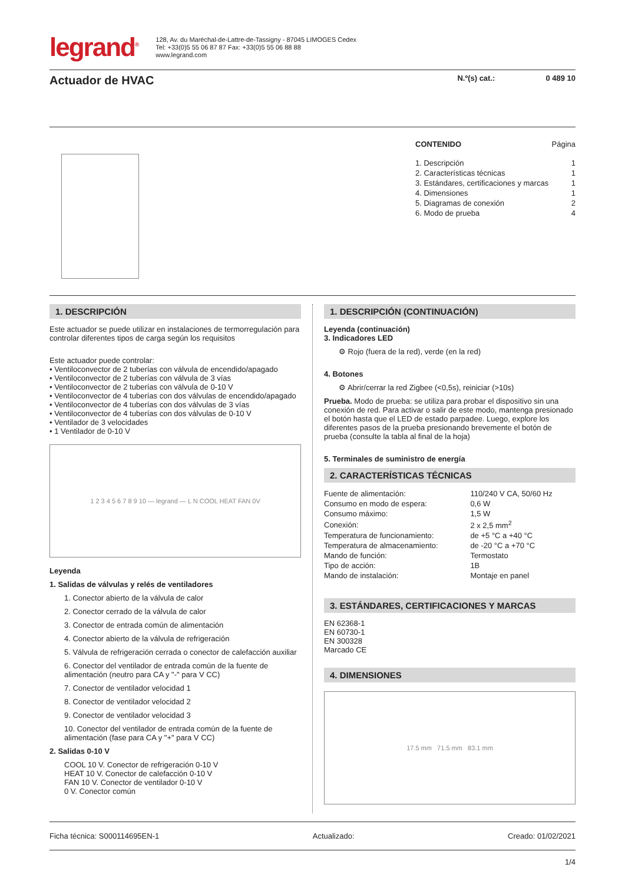legrand<sup>®</sup>
128, Av. du Maréchal-de-Lattre-de-Tassigny - 87045 LIMOGES Cedex
Tel: +33(0)5 55 06 87 87 Fax: +33(0)5 55 06 88 88
www.legrand.com
Actuador de HVAC
N.º(s) cat.: 0 489 10
CONTENIDO Página
1. Descripción 1
2. Características técnicas 1
3. Estándares, certificaciones y marcas 1
4. Dimensiones 1
5. Diagramas de conexión 2
6. Modo de prueba 4
1. DESCRIPCIÓN
Este actuador se puede utilizar en instalaciones de termorregulación para controlar diferentes tipos de carga según los requisitos
Este actuador puede controlar:
• Ventiloconvector de 2 tuberías con válvula de encendido/apagado
• Ventiloconvector de 2 tuberías con válvula de 3 vías
• Ventiloconvector de 2 tuberías con válvula de 0-10 V
• Ventiloconvector de 4 tuberías con dos válvulas de encendido/apagado
• Ventiloconvector de 4 tuberías con dos válvulas de 3 vías
• Ventiloconvector de 4 tuberías con dos válvulas de 0-10 V
• Ventilador de 3 velocidades
• 1 Ventilador de 0-10 V
1 2 3 4 5 6 7 8 9 10 — legrand — L N COOL HEAT FAN 0V
Leyenda
1. Salidas de válvulas y relés de ventiladores
1. Conector abierto de la válvula de calor
2. Conector cerrado de la válvula de calor
3. Conector de entrada común de alimentación
4. Conector abierto de la válvula de refrigeración
5. Válvula de refrigeración cerrada o conector de calefacción auxiliar
6. Conector del ventilador de entrada común de la fuente de alimentación (neutro para CA y "-" para V CC)
7. Conector de ventilador velocidad 1
8. Conector de ventilador velocidad 2
9. Conector de ventilador velocidad 3
10. Conector del ventilador de entrada común de la fuente de alimentación (fase para CA y "+" para V CC)
2. Salidas 0-10 V
COOL 10 V. Conector de refrigeración 0-10 V
HEAT 10 V. Conector de calefacción 0-10 V
FAN 10 V. Conector de ventilador 0-10 V
0 V. Conector común
1. DESCRIPCIÓN (CONTINUACIÓN)
Leyenda (continuación)
3. Indicadores LED
⚙ Rojo (fuera de la red), verde (en la red)
4. Botones
⚙ Abrir/cerrar la red Zigbee (<0,5s), reiniciar (>10s)
Prueba. Modo de prueba: se utiliza para probar el dispositivo sin una conexión de red. Para activar o salir de este modo, mantenga presionado el botón hasta que el LED de estado parpadee. Luego, explore los diferentes pasos de la prueba presionando brevemente el botón de prueba (consulte la tabla al final de la hoja)
5. Terminales de suministro de energía
2. CARACTERÍSTICAS TÉCNICAS
| Fuente de alimentación: | 110/240 V CA, 50/60 Hz |
| Consumo en modo de espera: | 0,6 W |
| Consumo máximo: | 1,5 W |
| Conexión: | 2 x 2,5 mm<sup>2</sup> |
| Temperatura de funcionamiento: | de +5 °C a +40 °C |
| Temperatura de almacenamiento: | de -20 °C a +70 °C |
| Mando de función: | Termostato |
| Tipo de acción: | 1B |
| Mando de instalación: | Montaje en panel |
3. ESTÁNDARES, CERTIFICACIONES Y MARCAS
EN 62368-1
EN 60730-1
EN 300328
Marcado CE
4. DIMENSIONES
17.5 mm 71.5 mm 83.1 mm
Ficha técnica: S000114695EN-1 Actualizado: Creado: 01/02/2021
1/4